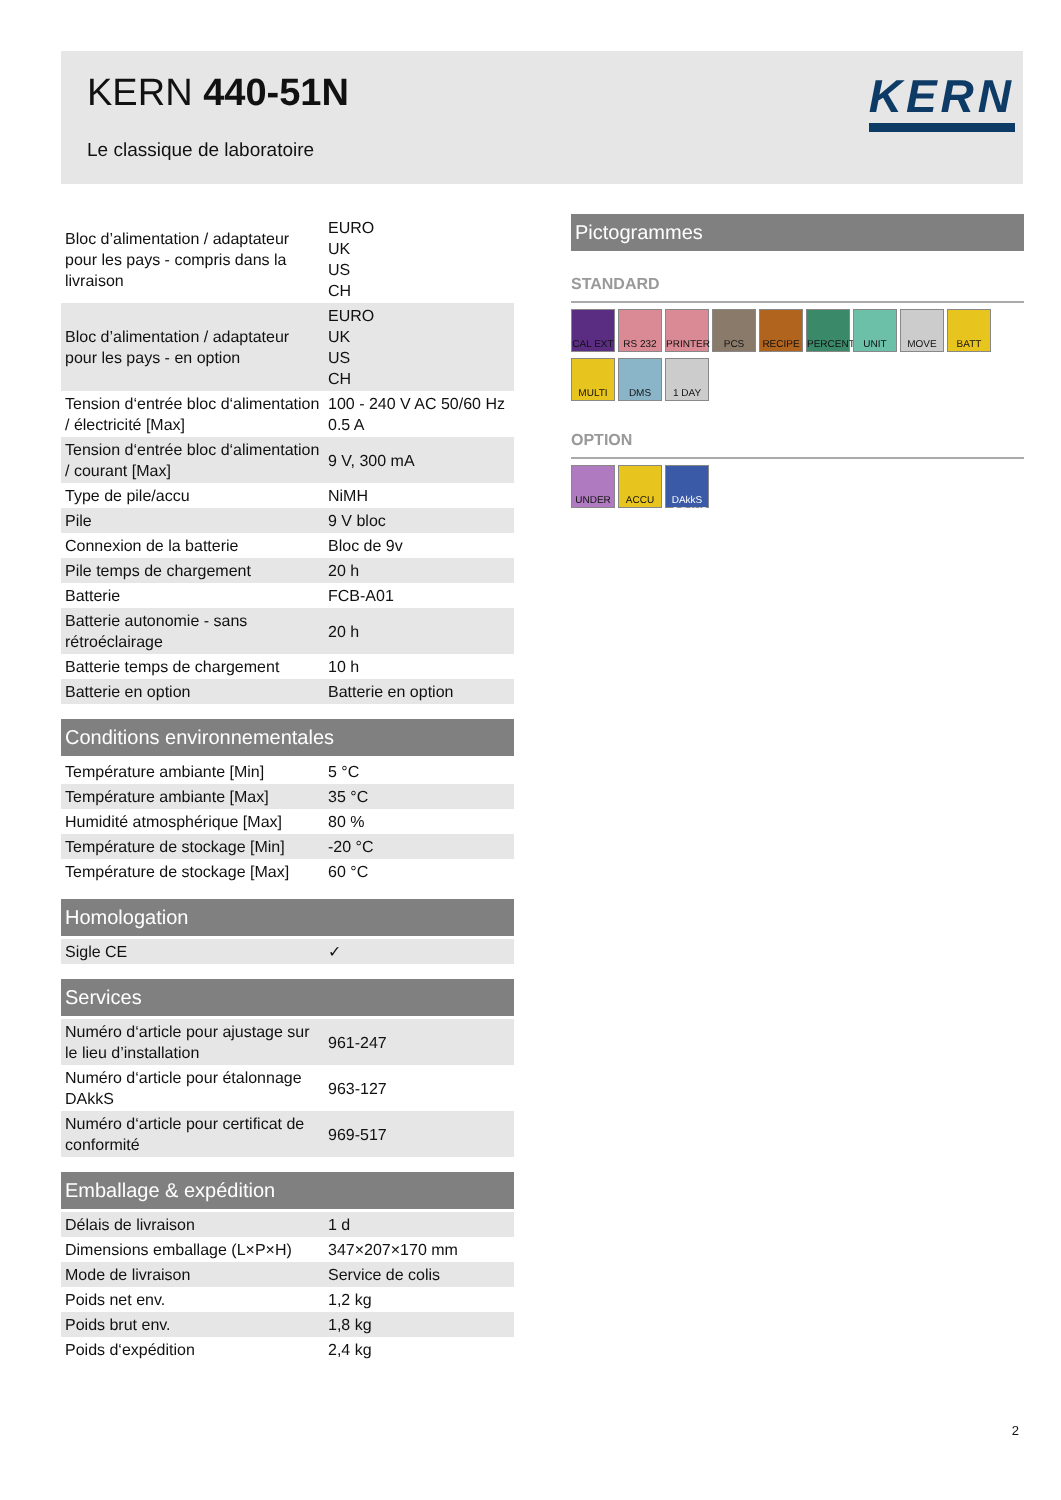KERN 440-51N
Le classique de laboratoire
KERN
| Bloc d’alimentation / adaptateur pour les pays - compris dans la livraison | EURO UK US CH |
| Bloc d’alimentation / adaptateur pour les pays - en option | EURO UK US CH |
| Tension d‘entrée bloc d‘alimentation / électricité [Max] | 100 - 240 V AC 50/60 Hz 0.5 A |
| Tension d‘entrée bloc d‘alimentation / courant [Max] | 9 V, 300 mA |
| Type de pile/accu | NiMH |
| Pile | 9 V bloc |
| Connexion de la batterie | Bloc de 9v |
| Pile temps de chargement | 20 h |
| Batterie | FCB-A01 |
| Batterie autonomie - sans rétroéclairage | 20 h |
| Batterie temps de chargement | 10 h |
| Batterie en option | Batterie en option |
Conditions environnementales
| Température ambiante [Min] | 5 °C |
| Température ambiante [Max] | 35 °C |
| Humidité atmosphérique [Max] | 80 % |
| Température de stockage [Min] | -20 °C |
| Température de stockage [Max] | 60 °C |
Homologation
| Sigle CE | ✓ |
Services
| Numéro d‘article pour ajustage sur le lieu d’installation | 961-247 |
| Numéro d‘article pour étalonnage DAkkS | 963-127 |
| Numéro d‘article pour certificat de conformité | 969-517 |
Emballage & expédition
| Délais de livraison | 1 d |
| Dimensions emballage (L×P×H) | 347×207×170 mm |
| Mode de livraison | Service de colis |
| Poids net env. | 1,2 kg |
| Poids brut env. | 1,8 kg |
| Poids d‘expédition | 2,4 kg |
Pictogrammes
STANDARD
CAL EXT RS 232 PRINTER PCS RECIPE PERCENT UNIT MOVE BATT
MULTI DMS 1 DAY
OPTION
UNDER ACCU DAkkS +3 DAYS
2